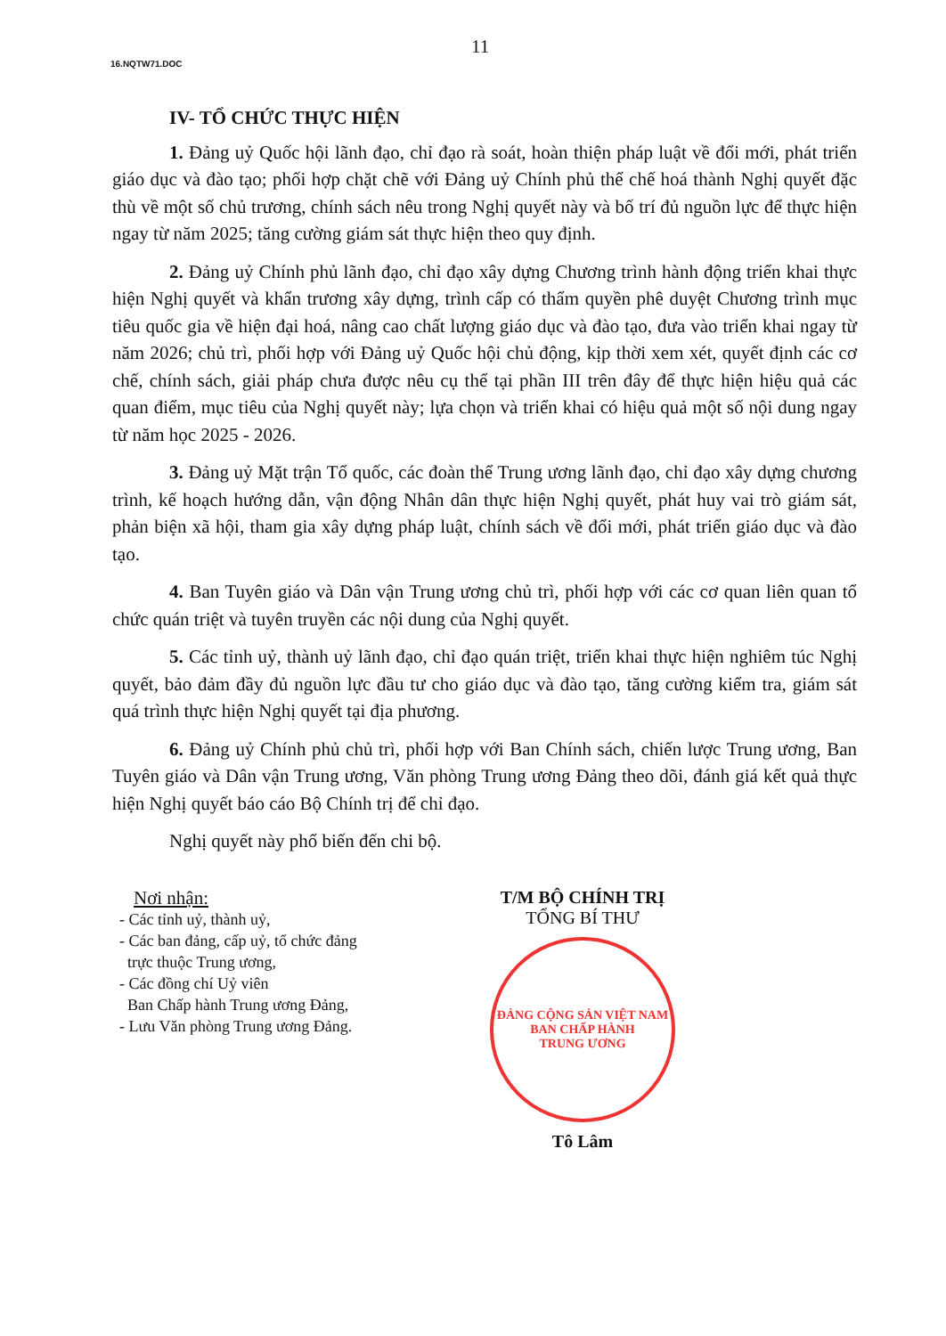16.NQTW71.DOC
11
IV- TỔ CHỨC THỰC HIỆN
1. Đảng uỷ Quốc hội lãnh đạo, chỉ đạo rà soát, hoàn thiện pháp luật về đổi mới, phát triển giáo dục và đào tạo; phối hợp chặt chẽ với Đảng uỷ Chính phủ thể chế hoá thành Nghị quyết đặc thù về một số chủ trương, chính sách nêu trong Nghị quyết này và bố trí đủ nguồn lực để thực hiện ngay từ năm 2025; tăng cường giám sát thực hiện theo quy định.
2. Đảng uỷ Chính phủ lãnh đạo, chỉ đạo xây dựng Chương trình hành động triển khai thực hiện Nghị quyết và khẩn trương xây dựng, trình cấp có thẩm quyền phê duyệt Chương trình mục tiêu quốc gia về hiện đại hoá, nâng cao chất lượng giáo dục và đào tạo, đưa vào triển khai ngay từ năm 2026; chủ trì, phối hợp với Đảng uỷ Quốc hội chủ động, kịp thời xem xét, quyết định các cơ chế, chính sách, giải pháp chưa được nêu cụ thể tại phần III trên đây để thực hiện hiệu quả các quan điểm, mục tiêu của Nghị quyết này; lựa chọn và triển khai có hiệu quả một số nội dung ngay từ năm học 2025 - 2026.
3. Đảng uỷ Mặt trận Tổ quốc, các đoàn thể Trung ương lãnh đạo, chỉ đạo xây dựng chương trình, kế hoạch hướng dẫn, vận động Nhân dân thực hiện Nghị quyết, phát huy vai trò giám sát, phản biện xã hội, tham gia xây dựng pháp luật, chính sách về đổi mới, phát triển giáo dục và đào tạo.
4. Ban Tuyên giáo và Dân vận Trung ương chủ trì, phối hợp với các cơ quan liên quan tổ chức quán triệt và tuyên truyền các nội dung của Nghị quyết.
5. Các tỉnh uỷ, thành uỷ lãnh đạo, chỉ đạo quán triệt, triển khai thực hiện nghiêm túc Nghị quyết, bảo đảm đầy đủ nguồn lực đầu tư cho giáo dục và đào tạo, tăng cường kiểm tra, giám sát quá trình thực hiện Nghị quyết tại địa phương.
6. Đảng uỷ Chính phủ chủ trì, phối hợp với Ban Chính sách, chiến lược Trung ương, Ban Tuyên giáo và Dân vận Trung ương, Văn phòng Trung ương Đảng theo dõi, đánh giá kết quả thực hiện Nghị quyết báo cáo Bộ Chính trị để chỉ đạo.
Nghị quyết này phổ biến đến chi bộ.
Nơi nhận:
- Các tỉnh uỷ, thành uỷ,
- Các ban đảng, cấp uỷ, tổ chức đảng
trực thuộc Trung ương,
- Các đồng chí Uỷ viên
Ban Chấp hành Trung ương Đảng,
- Lưu Văn phòng Trung ương Đảng.
T/M BỘ CHÍNH TRỊ
TỔNG BÍ THƯ
ĐẢNG CỘNG SẢN VIỆT NAM
BAN CHẤP HÀNH
TRUNG ƯƠNG
Tô Lâm